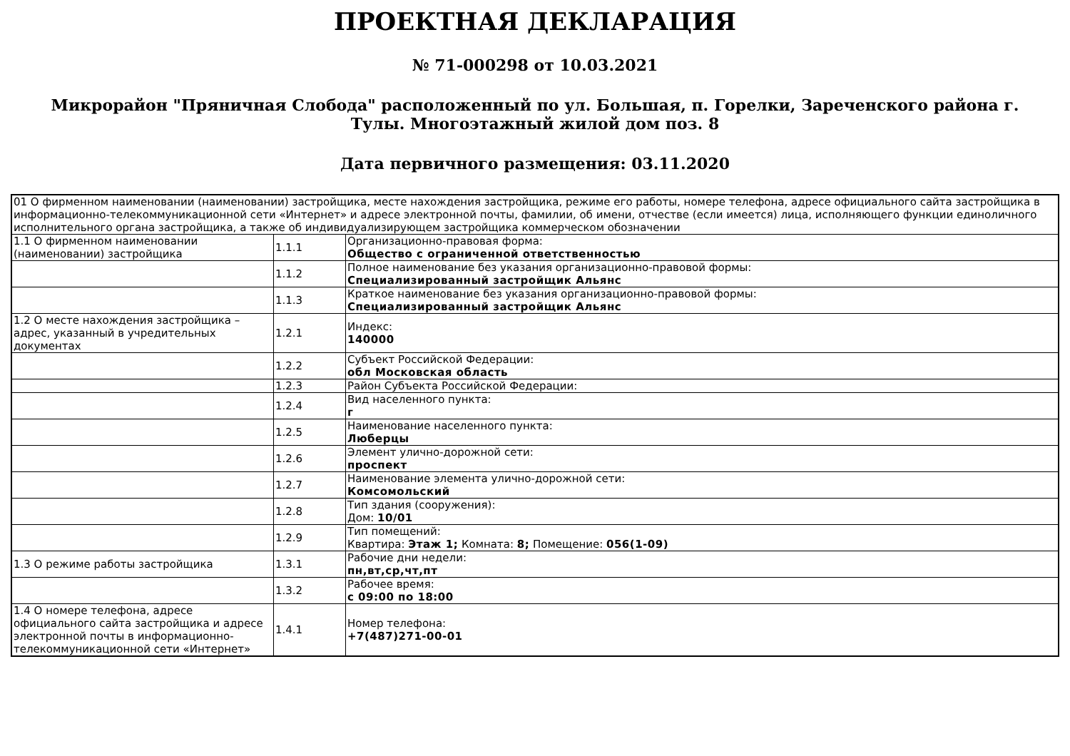ПРОЕКТНАЯ ДЕКЛАРАЦИЯ
№ 71-000298 от 10.03.2021
Микрорайон "Пряничная Слобода" расположенный по ул. Большая, п. Горелки, Зареченского района г. Тулы. Многоэтажный жилой дом поз. 8
Дата первичного размещения: 03.11.2020
| 01 О фирменном наименовании (наименовании) застройщика, месте нахождения застройщика, режиме его работы, номере телефона, адресе официального сайта застройщика в информационно-телекоммуникационной сети «Интернет» и адресе электронной почты, фамилии, об имени, отчестве (если имеется) лица, исполняющего функции единоличного исполнительного органа застройщика, а также об индивидуализирующем застройщика коммерческом обозначении | | |
| 1.1 О фирменном наименовании (наименовании) застройщика | 1.1.1 | Организационно-правовая форма: Общество с ограниченной ответственностью |
| | 1.1.2 | Полное наименование без указания организационно-правовой формы: Специализированный застройщик Альянс |
| | 1.1.3 | Краткое наименование без указания организационно-правовой формы: Специализированный застройщик Альянс |
| 1.2 О месте нахождения застройщика – адрес, указанный в учредительных документах | 1.2.1 | Индекс: 140000 |
| | 1.2.2 | Субъект Российской Федерации: обл Московская область |
| | 1.2.3 | Район Субъекта Российской Федерации: |
| | 1.2.4 | Вид населенного пункта: г |
| | 1.2.5 | Наименование населенного пункта: Люберцы |
| | 1.2.6 | Элемент улично-дорожной сети: проспект |
| | 1.2.7 | Наименование элемента улично-дорожной сети: Комсомольский |
| | 1.2.8 | Тип здания (сооружения): Дом: 10/01 |
| | 1.2.9 | Тип помещений: Квартира: Этаж 1; Комната: 8; Помещение: 056(1-09) |
| 1.3 О режиме работы застройщика | 1.3.1 | Рабочие дни недели: пн,вт,ср,чт,пт |
| | 1.3.2 | Рабочее время: с 09:00 по 18:00 |
| 1.4 О номере телефона, адресе официального сайта застройщика и адресе электронной почты в информационно-телекоммуникационной сети «Интернет» | 1.4.1 | Номер телефона: +7(487)271-00-01 |